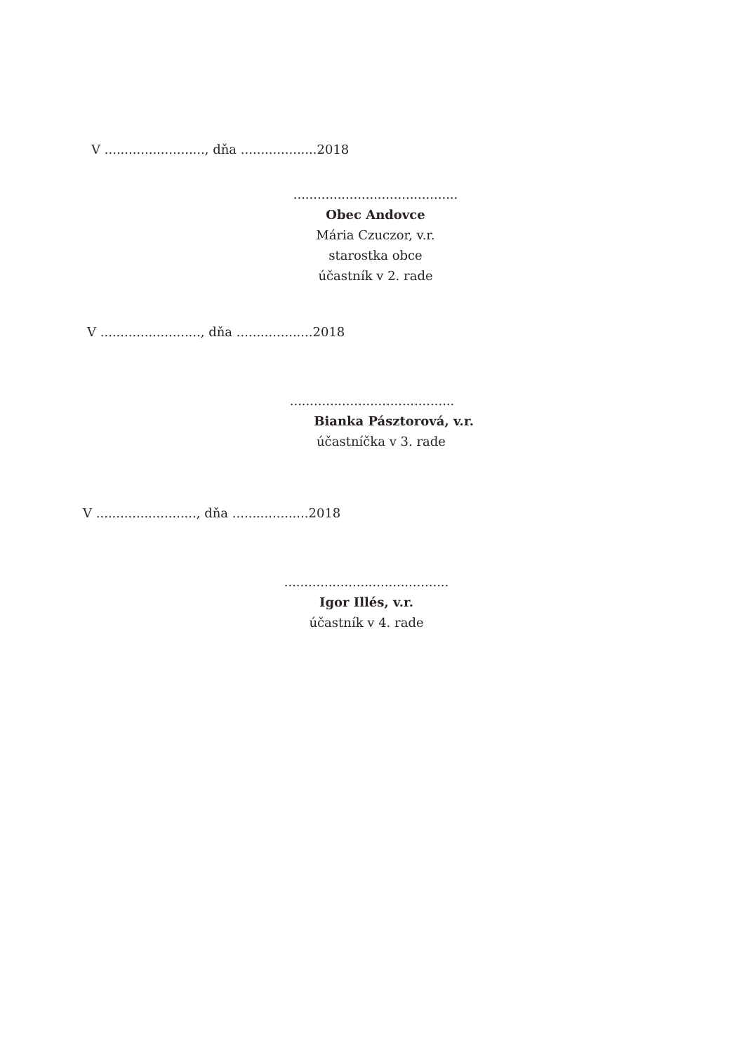V ........................., dňa ...................2018
.........................................
Obec Andovce
Mária Czuczor, v.r.
starostka obce
účastník v 2. rade
V ........................., dňa ...................2018
.........................................
Bianka Pásztorová, v.r.
účastníčka v 3. rade
V ........................., dňa ...................2018
.........................................
Igor Illés, v.r.
účastník v 4. rade